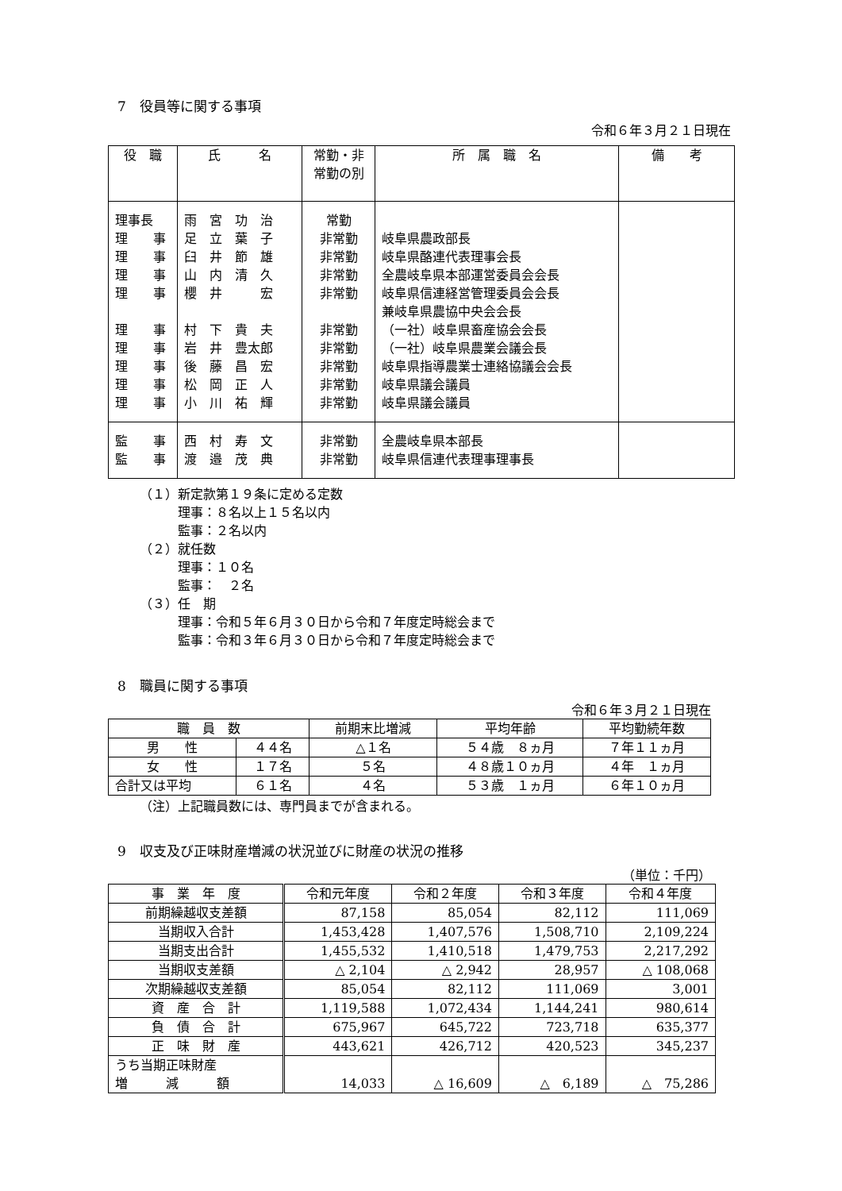7　役員等に関する事項
令和６年３月２１日現在
| 役 職 | 氏 名 | 常勤・非 常勤の別 | 所 属 職 名 | 備 考 |
| --- | --- | --- | --- | --- |
| 理事長 理 事 理 事 理 事 理 事 理 事 理 事 理 事 理 事 理 事 | 雨 宮 功 治 足 立 葉 子 臼 井 節 雄 山 内 清 久 櫻 井 宏 村 下 貴 夫 岩 井 豊太郎 後 藤 昌 宏 松 岡 正 人 小 川 祐 輝 | 常勤 非常勤 非常勤 非常勤 非常勤 非常勤 非常勤 非常勤 非常勤 非常勤 | 岐阜県農政部長 岐阜県酪連代表理事会長 全農岐阜県本部運営委員会会長 岐阜県信連経営管理委員会会長 兼岐阜県農協中央会会長 （一社）岐阜県畜産協会会長 （一社）岐阜県農業会議会長 岐阜県指導農業士連絡協議会会長 岐阜県議会議員 岐阜県議会議員 | |
| 監 事 監 事 | 西 村 寿 文 渡 邉 茂 典 | 非常勤 非常勤 | 全農岐阜県本部長 岐阜県信連代表理事理事長 | |
（１）新定款第１９条に定める定数
理事：８名以上１５名以内
監事：２名以内
（２）就任数
理事：１０名
監事：　２名
（３）任　期
理事：令和５年６月３０日から令和７年度定時総会まで
監事：令和３年６月３０日から令和７年度定時総会まで
8　職員に関する事項
令和６年３月２１日現在
| 職 員 数 | | 前期末比増減 | 平均年齢 | 平均勤続年数 |
| --- | --- | --- | --- | --- |
| 男 性 | ４４名 | △１名 | ５４歳 ８ヵ月 | ７年１１ヵ月 |
| 女 性 | １７名 | ５名 | ４８歳１０ヵ月 | ４年 １ヵ月 |
| 合計又は平均 | ６１名 | ４名 | ５３歳 １ヵ月 | ６年１０ヵ月 |
（注）上記職員数には、専門員までが含まれる。
9　収支及び正味財産増減の状況並びに財産の状況の推移
（単位：千円）
| 事 業 年 度 | 令和元年度 | 令和２年度 | 令和３年度 | 令和４年度 |
| --- | --- | --- | --- | --- |
| 前期繰越収支差額 | 87,158 | 85,054 | 82,112 | 111,069 |
| 当期収入合計 | 1,453,428 | 1,407,576 | 1,508,710 | 2,109,224 |
| 当期支出合計 | 1,455,532 | 1,410,518 | 1,479,753 | 2,217,292 |
| 当期収支差額 | △ 2,104 | △ 2,942 | 28,957 | △ 108,068 |
| 次期繰越収支差額 | 85,054 | 82,112 | 111,069 | 3,001 |
| 資 産 合 計 | 1,119,588 | 1,072,434 | 1,144,241 | 980,614 |
| 負 債 合 計 | 675,967 | 645,722 | 723,718 | 635,377 |
| 正 味 財 産 | 443,621 | 426,712 | 420,523 | 345,237 |
| うち当期正味財産 増 減 額 | 14,033 | △ 16,609 | △ 6,189 | △ 75,286 |